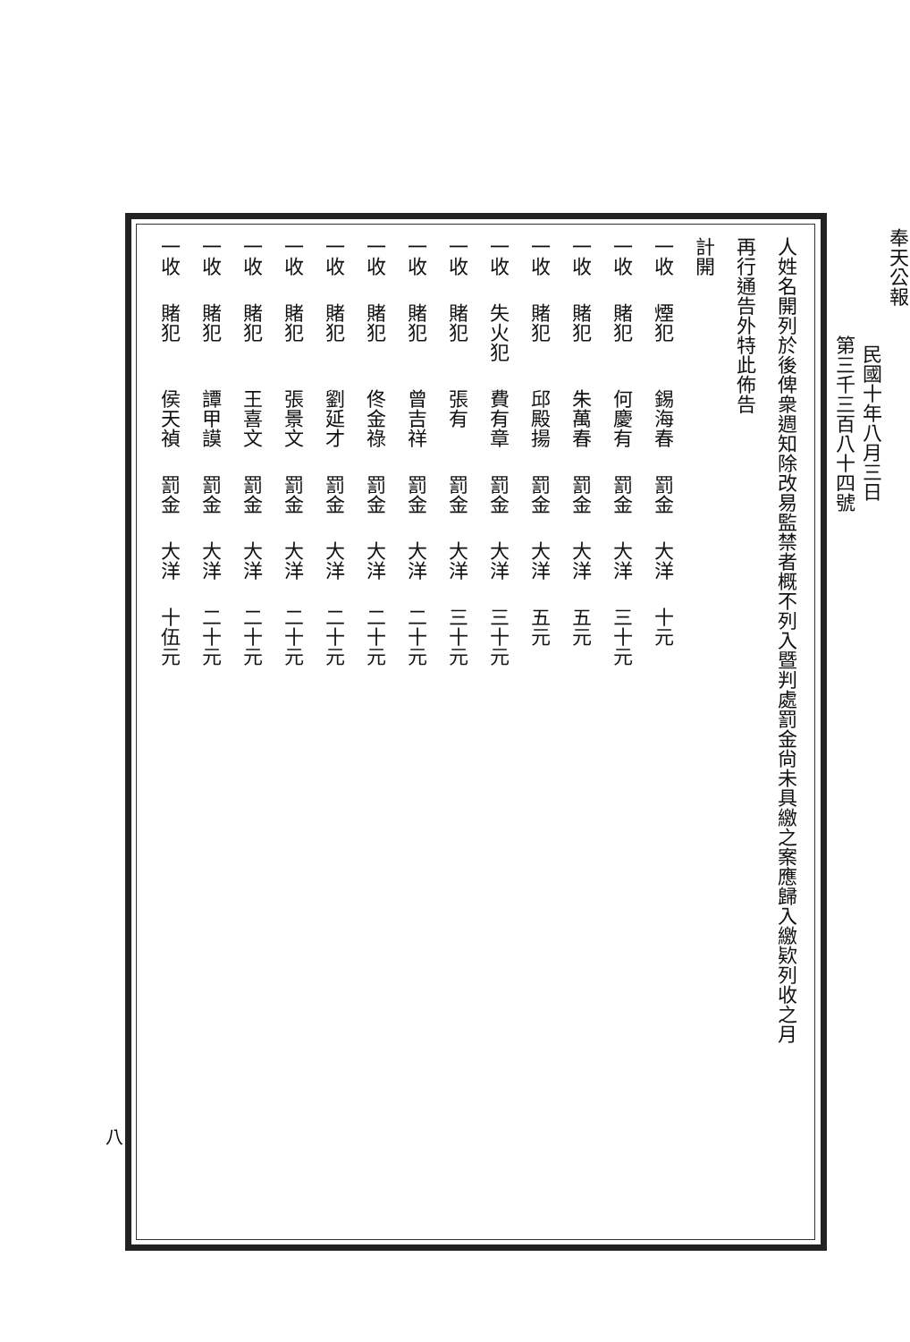奉天公報
民國十年八月三日
第三千三百八十四號
人姓名開列於後俾衆週知除改易監禁者概不列入暨判處罰金尙未具繳之案應歸入繳欵列收之月
再行通告外特此佈告
計開
| 一收 | 煙犯 | 錫海春 | 罰金 | 大洋 | 十元 |
| 一收 | 賭犯 | 何慶有 | 罰金 | 大洋 | 三十元 |
| 一收 | 賭犯 | 朱萬春 | 罰金 | 大洋 | 五元 |
| 一收 | 賭犯 | 邱殿揚 | 罰金 | 大洋 | 五元 |
| 一收 | 失火犯 | 費有章 | 罰金 | 大洋 | 三十元 |
| 一收 | 賭犯 | 張有 | 罰金 | 大洋 | 三十元 |
| 一收 | 賭犯 | 曾吉祥 | 罰金 | 大洋 | 二十元 |
| 一收 | 賭犯 | 佟金祿 | 罰金 | 大洋 | 二十元 |
| 一收 | 賭犯 | 劉延才 | 罰金 | 大洋 | 二十元 |
| 一收 | 賭犯 | 張景文 | 罰金 | 大洋 | 二十元 |
| 一收 | 賭犯 | 王喜文 | 罰金 | 大洋 | 二十元 |
| 一收 | 賭犯 | 譚甲謨 | 罰金 | 大洋 | 二十元 |
| 一收 | 賭犯 | 侯天禎 | 罰金 | 大洋 | 十伍元 |
八